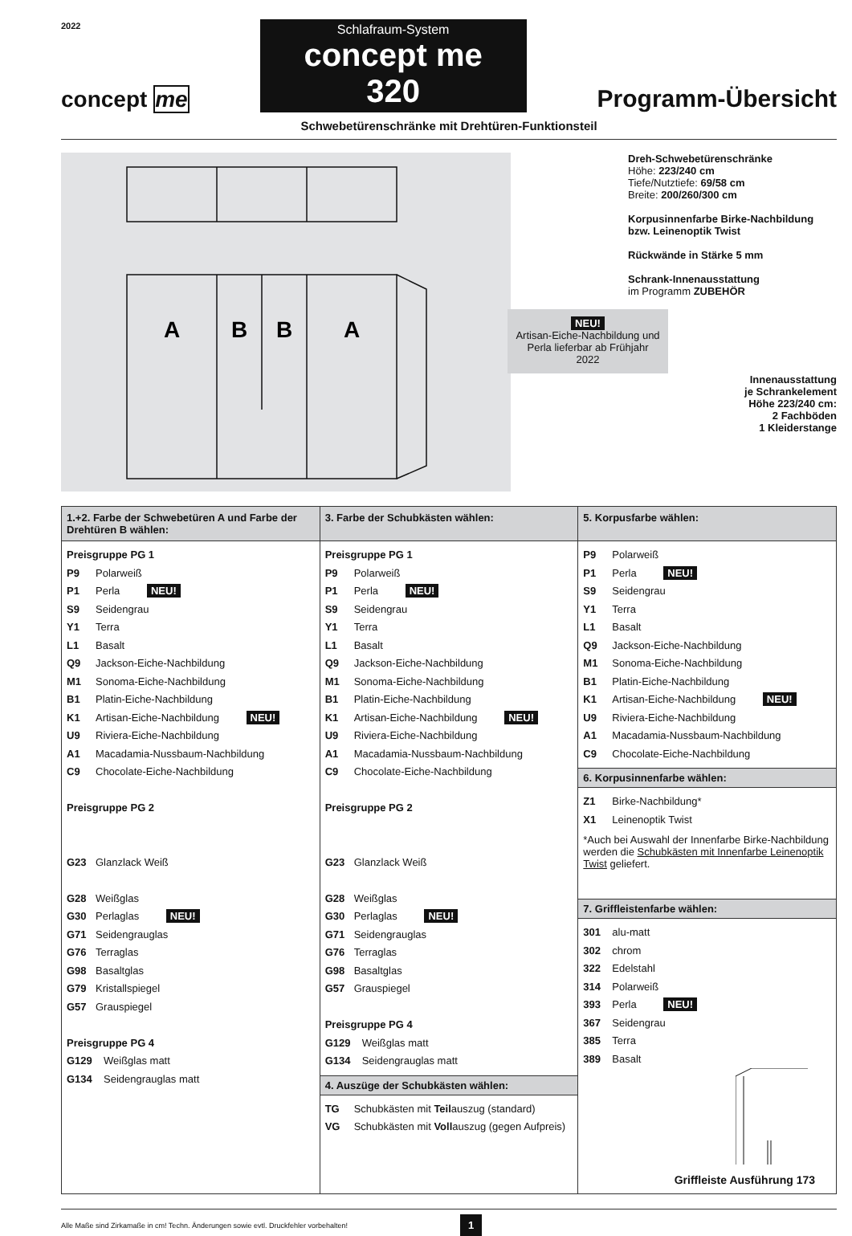2022
concept me
Schlafraum-System
concept me 320
Programm-Übersicht
Schwebetürenschränke mit Drehtüren-Funktionsteil
A
B
B
A
Dreh-Schwebetürenschränke
Höhe: 223/240 cm
Tiefe/Nutztiefe: 69/58 cm
Breite: 200/260/300 cm
Korpusinnenfarbe Birke-Nachbildung bzw. Leinenoptik Twist
Rückwände in Stärke 5 mm
Schrank-Innenausstattung
im Programm ZUBEHÖR
NEU!
Artisan-Eiche-Nachbildung und Perla lieferbar ab Frühjahr 2022
Innenausstattung
je Schrankelement
Höhe 223/240 cm:
2 Fachböden
1 Kleiderstange
| 1.+2. Farbe der Schwebetüren A und Farbe der Drehtüren B wählen: | 3. Farbe der Schubkästen wählen: | 5. Korpusfarbe wählen: |
| Preisgruppe PG 1 P9 Polarweiß P1 Perla NEU! S9 Seidengrau Y1 Terra L1 Basalt Q9 Jackson-Eiche-Nachbildung M1 Sonoma-Eiche-Nachbildung B1 Platin-Eiche-Nachbildung K1 Artisan-Eiche-Nachbildung NEU! U9 Riviera-Eiche-Nachbildung A1 Macadamia-Nussbaum-Nachbildung C9 Chocolate-Eiche-Nachbildung Preisgruppe PG 2 G23 Glanzlack Weiß G28 Weißglas G30 Perlaglas NEU! G71 Seidengrauglas G76 Terraglas G98 Basaltglas G79 Kristallspiegel G57 Grauspiegel Preisgruppe PG 4 G129 Weißglas matt G134 Seidengrauglas matt | Preisgruppe PG 1 P9 Polarweiß P1 Perla NEU! S9 Seidengrau Y1 Terra L1 Basalt Q9 Jackson-Eiche-Nachbildung M1 Sonoma-Eiche-Nachbildung B1 Platin-Eiche-Nachbildung K1 Artisan-Eiche-Nachbildung NEU! U9 Riviera-Eiche-Nachbildung A1 Macadamia-Nussbaum-Nachbildung C9 Chocolate-Eiche-Nachbildung Preisgruppe PG 2 G23 Glanzlack Weiß G28 Weißglas G30 Perlaglas NEU! G71 Seidengrauglas G76 Terraglas G98 Basaltglas G57 Grauspiegel Preisgruppe PG 4 G129 Weißglas matt G134 Seidengrauglas matt 4. Auszüge der Schubkästen wählen: TG Schubkästen mit Teil auszug (standard) VG Schubkästen mit Voll auszug (gegen Aufpreis) | P9 Polarweiß P1 Perla NEU! S9 Seidengrau Y1 Terra L1 Basalt Q9 Jackson-Eiche-Nachbildung M1 Sonoma-Eiche-Nachbildung B1 Platin-Eiche-Nachbildung K1 Artisan-Eiche-Nachbildung NEU! U9 Riviera-Eiche-Nachbildung A1 Macadamia-Nussbaum-Nachbildung C9 Chocolate-Eiche-Nachbildung 6. Korpusinnenfarbe wählen: Z1 Birke-Nachbildung* X1 Leinenoptik Twist *Auch bei Auswahl der Innenfarbe Birke-Nachbildung werden die Schubkästen mit Innenfarbe Leinenoptik Twist geliefert. 7. Griffleistenfarbe wählen: 301 alu-matt 302 chrom 322 Edelstahl 314 Polarweiß 393 Perla NEU! 367 Seidengrau 385 Terra 389 Basalt Griffleiste Ausführung 173 |
Alle Maße sind Zirkamaße in cm! Techn. Änderungen sowie evtl. Druckfehler vorbehalten! 1